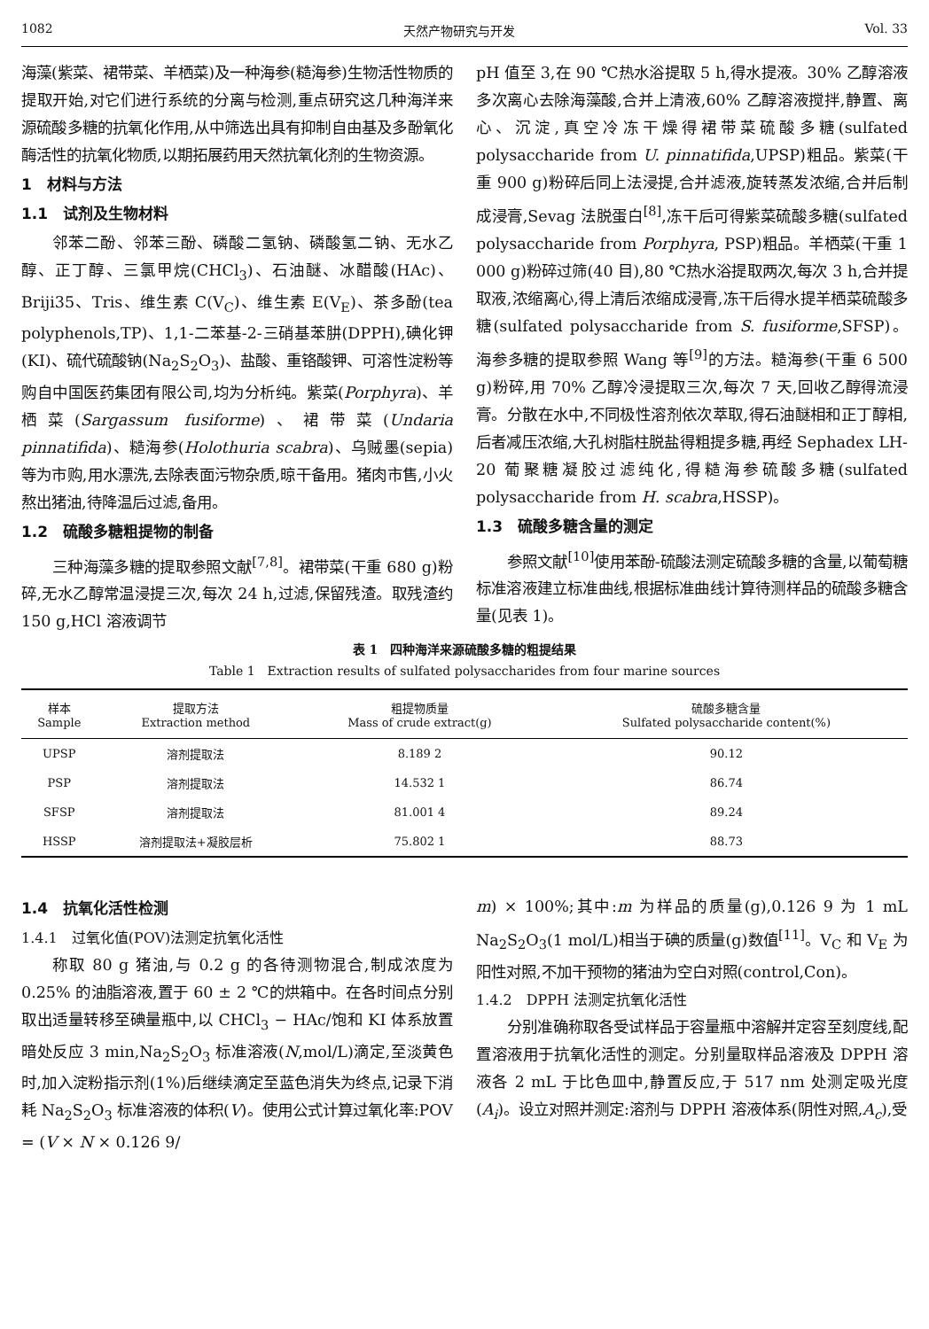1082 天然产物研究与开发 Vol. 33
海藻(紫菜、裙带菜、羊栖菜)及一种海参(糙海参)生物活性物质的提取开始,对它们进行系统的分离与检测,重点研究这几种海洋来源硫酸多糖的抗氧化作用,从中筛选出具有抑制自由基及多酚氧化酶活性的抗氧化物质,以期拓展药用天然抗氧化剂的生物资源。
1　材料与方法
1.1　试剂及生物材料
邻苯二酚、邻苯三酚、磷酸二氢钠、磷酸氢二钠、无水乙醇、正丁醇、三氯甲烷(CHCl<sub>3</sub>)、石油醚、冰醋酸(HAc)、Briji35、Tris、维生素 C(V<sub>C</sub>)、维生素 E(V<sub>E</sub>)、茶多酚(tea polyphenols,TP)、1,1-二苯基-2-三硝基苯肼(DPPH),碘化钾(KI)、硫代硫酸钠(Na<sub>2</sub>S<sub>2</sub>O<sub>3</sub>)、盐酸、重铬酸钾、可溶性淀粉等购自中国医药集团有限公司,均为分析纯。紫菜(Porphyra)、羊栖菜(Sargassum fusiforme)、裙带菜(Undaria pinnatifida)、糙海参(Holothuria scabra)、乌贼墨(sepia)等为市购,用水漂洗,去除表面污物杂质,晾干备用。猪肉市售,小火熬出猪油,待降温后过滤,备用。
1.2　硫酸多糖粗提物的制备
三种海藻多糖的提取参照文献<sup>[7,8]</sup>。裙带菜(干重 680 g)粉碎,无水乙醇常温浸提三次,每次 24 h,过滤,保留残渣。取残渣约 150 g,HCl 溶液调节
pH 值至 3,在 90 ℃热水浴提取 5 h,得水提液。30% 乙醇溶液多次离心去除海藻酸,合并上清液,60% 乙醇溶液搅拌,静置、离心、沉淀,真空冷冻干燥得裙带菜硫酸多糖(sulfated polysaccharide from U. pinnatifida,UPSP)粗品。紫菜(干重 900 g)粉碎后同上法浸提,合并滤液,旋转蒸发浓缩,合并后制成浸膏,Sevag 法脱蛋白<sup>[8]</sup>,冻干后可得紫菜硫酸多糖(sulfated polysaccharide from Porphyra, PSP)粗品。羊栖菜(干重 1 000 g)粉碎过筛(40 目),80 ℃热水浴提取两次,每次 3 h,合并提取液,浓缩离心,得上清后浓缩成浸膏,冻干后得水提羊栖菜硫酸多糖(sulfated polysaccharide from S. fusiforme,SFSP)。海参多糖的提取参照 Wang 等<sup>[9]</sup>的方法。糙海参(干重 6 500 g)粉碎,用 70% 乙醇冷浸提取三次,每次 7 天,回收乙醇得流浸膏。分散在水中,不同极性溶剂依次萃取,得石油醚相和正丁醇相,后者减压浓缩,大孔树脂柱脱盐得粗提多糖,再经 Sephadex LH-20 葡聚糖凝胶过滤纯化,得糙海参硫酸多糖(sulfated polysaccharide from H. scabra,HSSP)。
1.3　硫酸多糖含量的测定
参照文献<sup>[10]</sup>使用苯酚-硫酸法测定硫酸多糖的含量,以葡萄糖标准溶液建立标准曲线,根据标准曲线计算待测样品的硫酸多糖含量(见表 1)。
表 1　四种海洋来源硫酸多糖的粗提结果
Table 1　Extraction results of sulfated polysaccharides from four marine sources
| 样本 Sample | 提取方法 Extraction method | 粗提物质量 Mass of crude extract(g) | 硫酸多糖含量 Sulfated polysaccharide content(%) |
| --- | --- | --- | --- |
| UPSP | 溶剂提取法 | 8.189 2 | 90.12 |
| PSP | 溶剂提取法 | 14.532 1 | 86.74 |
| SFSP | 溶剂提取法 | 81.001 4 | 89.24 |
| HSSP | 溶剂提取法+凝胶层析 | 75.802 1 | 88.73 |
1.4　抗氧化活性检测
1.4.1　过氧化值(POV)法测定抗氧化活性
称取 80 g 猪油,与 0.2 g 的各待测物混合,制成浓度为 0.25% 的油脂溶液,置于 60 ± 2 ℃的烘箱中。在各时间点分别取出适量转移至碘量瓶中,以 CHCl<sub>3</sub> − HAc/饱和 KI 体系放置暗处反应 3 min,Na<sub>2</sub>S<sub>2</sub>O<sub>3</sub> 标准溶液(N,mol/L)滴定,至淡黄色时,加入淀粉指示剂(1%)后继续滴定至蓝色消失为终点,记录下消耗 Na<sub>2</sub>S<sub>2</sub>O<sub>3</sub> 标准溶液的体积(V)。使用公式计算过氧化率:POV = (V × N × 0.126 9/
m) × 100%;其中:m 为样品的质量(g),0.126 9 为 1 mL Na<sub>2</sub>S<sub>2</sub>O<sub>3</sub>(1 mol/L)相当于碘的质量(g)数值<sup>[11]</sup>。V<sub>C</sub> 和 V<sub>E</sub> 为阳性对照,不加干预物的猪油为空白对照(control,Con)。
1.4.2　DPPH 法测定抗氧化活性
分别准确称取各受试样品于容量瓶中溶解并定容至刻度线,配置溶液用于抗氧化活性的测定。分别量取样品溶液及 DPPH 溶液各 2 mL 于比色皿中,静置反应,于 517 nm 处测定吸光度(A<sub>i</sub>)。设立对照并测定:溶剂与 DPPH 溶液体系(阴性对照,A<sub>c</sub>),受